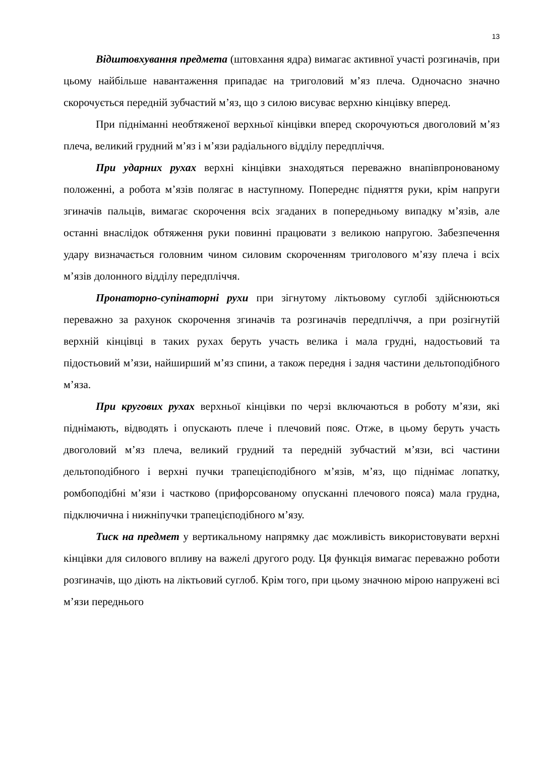13
Відштовхування предмета (штовхання ядра) вимагає активної участі розгиначів, при цьому найбільше навантаження припадає на триголовий м’яз плеча. Одночасно значно скорочується передній зубчастий м’яз, що з силою висуває верхню кінцівку вперед.
При підніманні необтяженої верхньої кінцівки вперед скорочуються двоголовий м’яз плеча, великий грудний м’яз і м’язи радіального відділу передпліччя.
При ударних рухах верхні кінцівки знаходяться переважно внапівпронованому положенні, а робота м’язів полягає в наступному. Попереднє підняття руки, крім напруги згиначів пальців, вимагає скорочення всіх згаданих в попередньому випадку м’язів, але останні внаслідок обтяження руки повинні працювати з великою напругою. Забезпечення удару визначається головним чином силовим скороченням триголового м’язу плеча і всіх м’язів долонного відділу передпліччя.
Пронаторно-супінаторні рухи при зігнутому ліктьовому суглобі здійснюються переважно за рахунок скорочення згиначів та розгиначів передпліччя, а при розігнутій верхній кінцівці в таких рухах беруть участь велика і мала грудні, надостьовий та підостьовий м’язи, найширший м’яз спини, а також передня і задня частини дельтоподібного м’яза.
При кругових рухах верхньої кінцівки по черзі включаються в роботу м’язи, які піднімають, відводять і опускають плече і плечовий пояс. Отже, в цьому беруть участь двоголовий м’яз плеча, великий грудний та передній зубчастий м’язи, всі частини дельтоподібного і верхні пучки трапецієподібного м’язів, м’яз, що піднімає лопатку, ромбоподібні м’язи і частково (прифорсованому опусканні плечового пояса) мала грудна, підключична і нижніпучки трапецієподібного м’язу.
Тиск на предмет у вертикальному напрямку дає можливість використовувати верхні кінцівки для силового впливу на важелі другого роду. Ця функція вимагає переважно роботи розгиначів, що діють на ліктьовий суглоб. Крім того, при цьому значною мірою напружені всі м’язи переднього